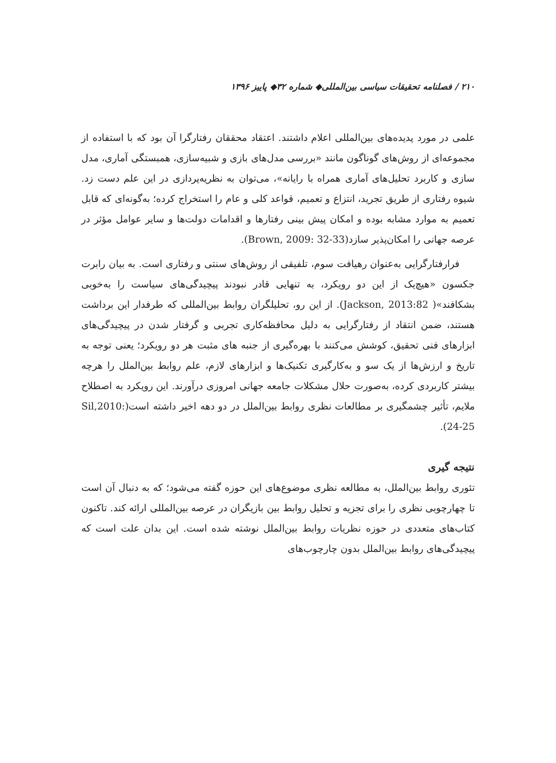۲۱۰ / فصلنامه تحقیقات سیاسی بین‌المللی◆ شماره ۳۲◆ پاییز ۱۳۹۶
علمی در مورد پدیده‌های بین‌المللی اعلام داشتند. اعتقاد محققان رفتارگرا آن بود که با استفاده از مجموعه‌ای از روش‌های گوناگون مانند «بررسی مدل‌های بازی و شبیه‌سازی، همبستگی آماری، مدل سازی و کاربرد تحلیل‌های آماری همراه با رایانه»، می‌توان به نظریه‌پردازی در این علم دست زد. شیوه رفتاری از طریق تجرید، انتزاع و تعمیم، قواعد کلی و عام را استخراج کرده؛ به‌گونه‌ای که قابل تعمیم به موارد مشابه بوده و امکان پیش بینی رفتارها و اقدامات دولت‌ها و سایر عوامل مؤثر در عرصه جهانی را امکان‌پذیر سازد(Brown, 2009: 32-33).
فرارفتارگرایی به‌عنوان رهیافت سوم، تلفیقی از روش‌های سنتی و رفتاری است. به بیان رابرت جکسون «هیچ‌یک از این دو رویکرد، به تنهایی قادر نبودند پیچیدگی‌های سیاست را به‌خوبی بشکافند»( Jackson, 2013:82). از این رو، تحلیلگران روابط بین‌المللی که طرفدار این برداشت هستند، ضمن انتقاد از رفتارگرایی به دلیل محافظه‌کاری تجربی و گرفتار شدن در پیچیدگی‌های ابزارهای فنی تحقیق، کوشش می‌کنند با بهره‌گیری از جنبه های مثبت هر دو رویکرد؛ یعنی توجه به تاریخ و ارزش‌ها از یک سو و به‌کارگیری تکنیک‌ها و ابزارهای لازم، علم روابط بین‌الملل را هرچه بیشتر کاربردی کرده، به‌صورت حلال مشکلات جامعه جهانی امروزی درآورند. این رویکرد به اصطلاح ملایم، تأثیر چشمگیری بر مطالعات نظری روابط بین‌الملل در دو دهه اخیر داشته است(Sil,2010: 24-25).
نتیجه گیری
تئوری روابط بین‌الملل، به مطالعه نظری موضوع‌های این حوزه گفته می‌شود؛ که به دنبال آن است تا چهارچوبی نظری را برای تجزیه و تحلیل روابط بین بازیگران در عرصه بین‌المللی ارائه کند. تاکنون کتاب‌های متعددی در حوزه نظریات روابط بین‌الملل نوشته شده است. این بدان علت است که پیچیدگی‌های روابط بین‌الملل بدون چارچوب‌های